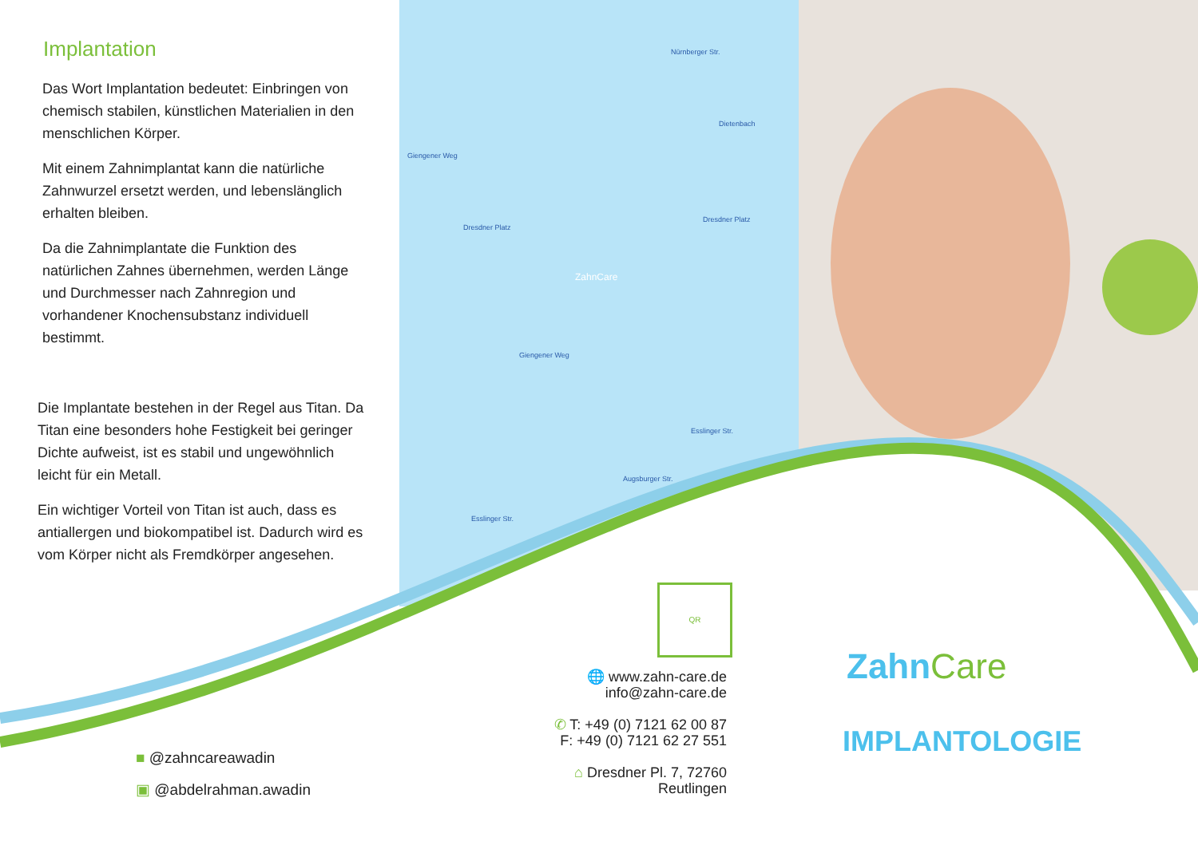Implantation
Das Wort Implantation bedeutet: Einbringen von chemisch stabilen, künstlichen Materialien in den menschlichen Körper.
Mit einem Zahnimplantat kann die natürliche Zahnwurzel ersetzt werden, und lebenslänglich erhalten bleiben.
Da die Zahnimplantate die Funktion des natürlichen Zahnes übernehmen, werden Länge und Durchmesser nach Zahnregion und vorhandener Knochensubstanz individuell bestimmt.
Die Implantate bestehen in der Regel aus Titan. Da Titan eine besonders hohe Festigkeit bei geringer Dichte aufweist, ist es stabil und ungewöhnlich leicht für ein Metall.
Ein wichtiger Vorteil von Titan ist auch, dass es antiallergen und biokompatibel ist. Dadurch wird es vom Körper nicht als Fremdkörper angesehen.
■ @zahncareawadin
▣ @abdelrahman.awadin
Dresdner Platz
Dresdner Platz
Nürnberger Str.
Dietenbach
Giengener Weg
Giengener Weg
Esslinger Str.
Esslinger Str.
Augsburger Str.
ZahnCare
QR
🌐 www.zahn-care.de
info@zahn-care.de
✆ T: +49 (0) 7121 62 00 87
F: +49 (0) 7121 62 27 551
⌂ Dresdner Pl. 7, 72760 Reutlingen
Zahn Care
IMPLANTOLOGIE